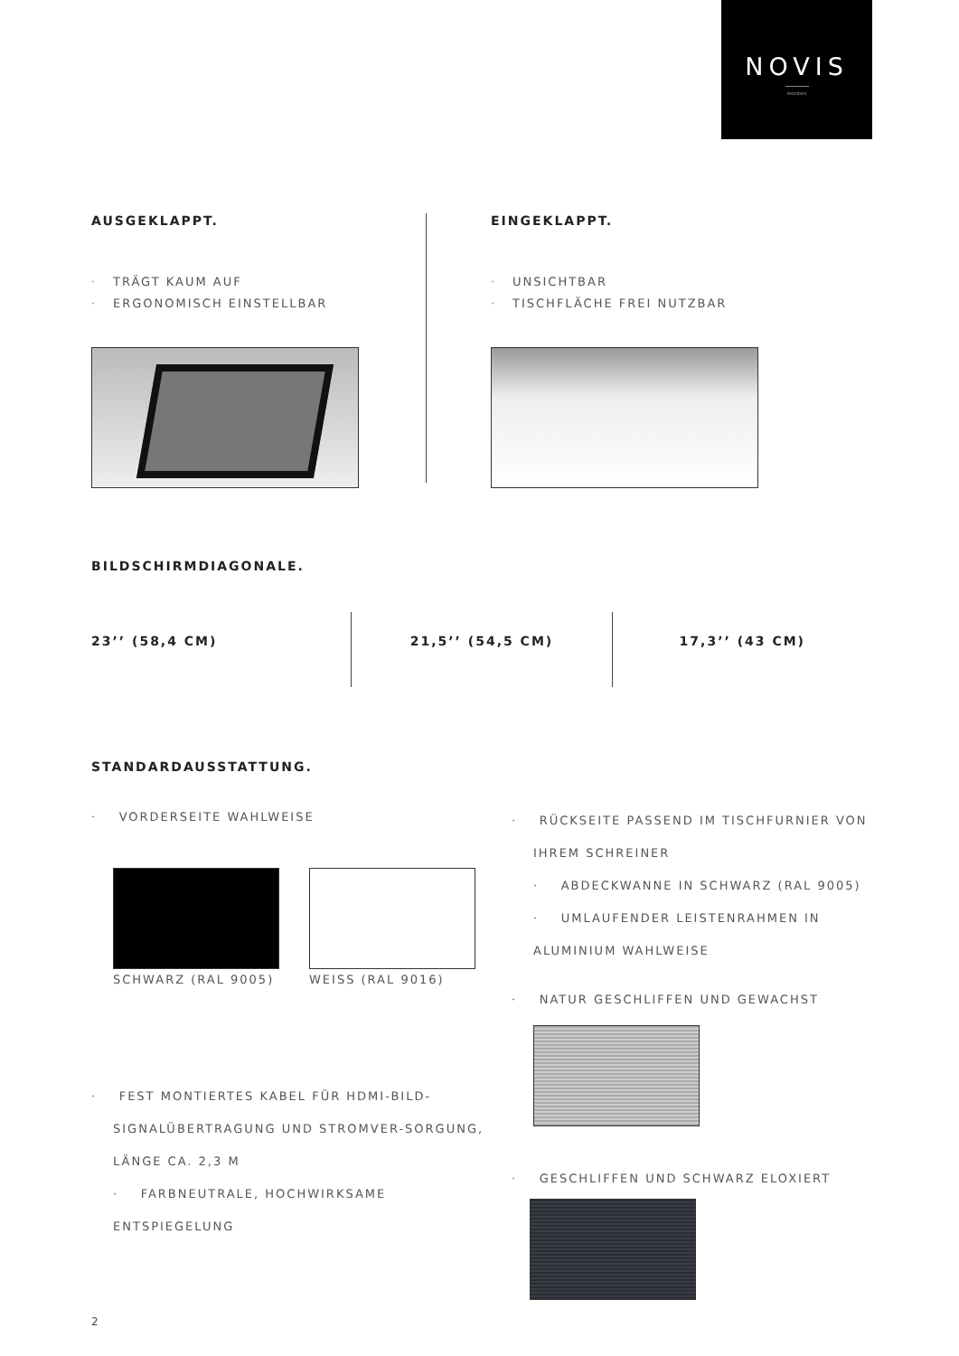NOVIS
monitors
AUSGEKLAPPT.
· TRÄGT KAUM AUF
· ERGONOMISCH EINSTELLBAR
EINGEKLAPPT.
· UNSICHTBAR
· TISCHFLÄCHE FREI NUTZBAR
BILDSCHIRMDIAGONALE.
23’’ (58,4 CM) 21,5’’ (54,5 CM) 17,3’’ (43 CM)
STANDARDAUSSTATTUNG.
· VORDERSEITE WAHLWEISE
SCHWARZ (RAL 9005) WEISS (RAL 9016)
· FEST MONTIERTES KABEL FÜR HDMI-BILD-SIGNALÜBERTRAGUNG UND STROMVER-SORGUNG, LÄNGE CA. 2,3 M
· FARBNEUTRALE, HOCHWIRKSAME ENTSPIEGELUNG
· RÜCKSEITE PASSEND IM TISCHFURNIER VON IHREM SCHREINER
· ABDECKWANNE IN SCHWARZ (RAL 9005)
· UMLAUFENDER LEISTENRAHMEN IN ALUMINIUM WAHLWEISE
· NATUR GESCHLIFFEN UND GEWACHST
· GESCHLIFFEN UND SCHWARZ ELOXIERT
2